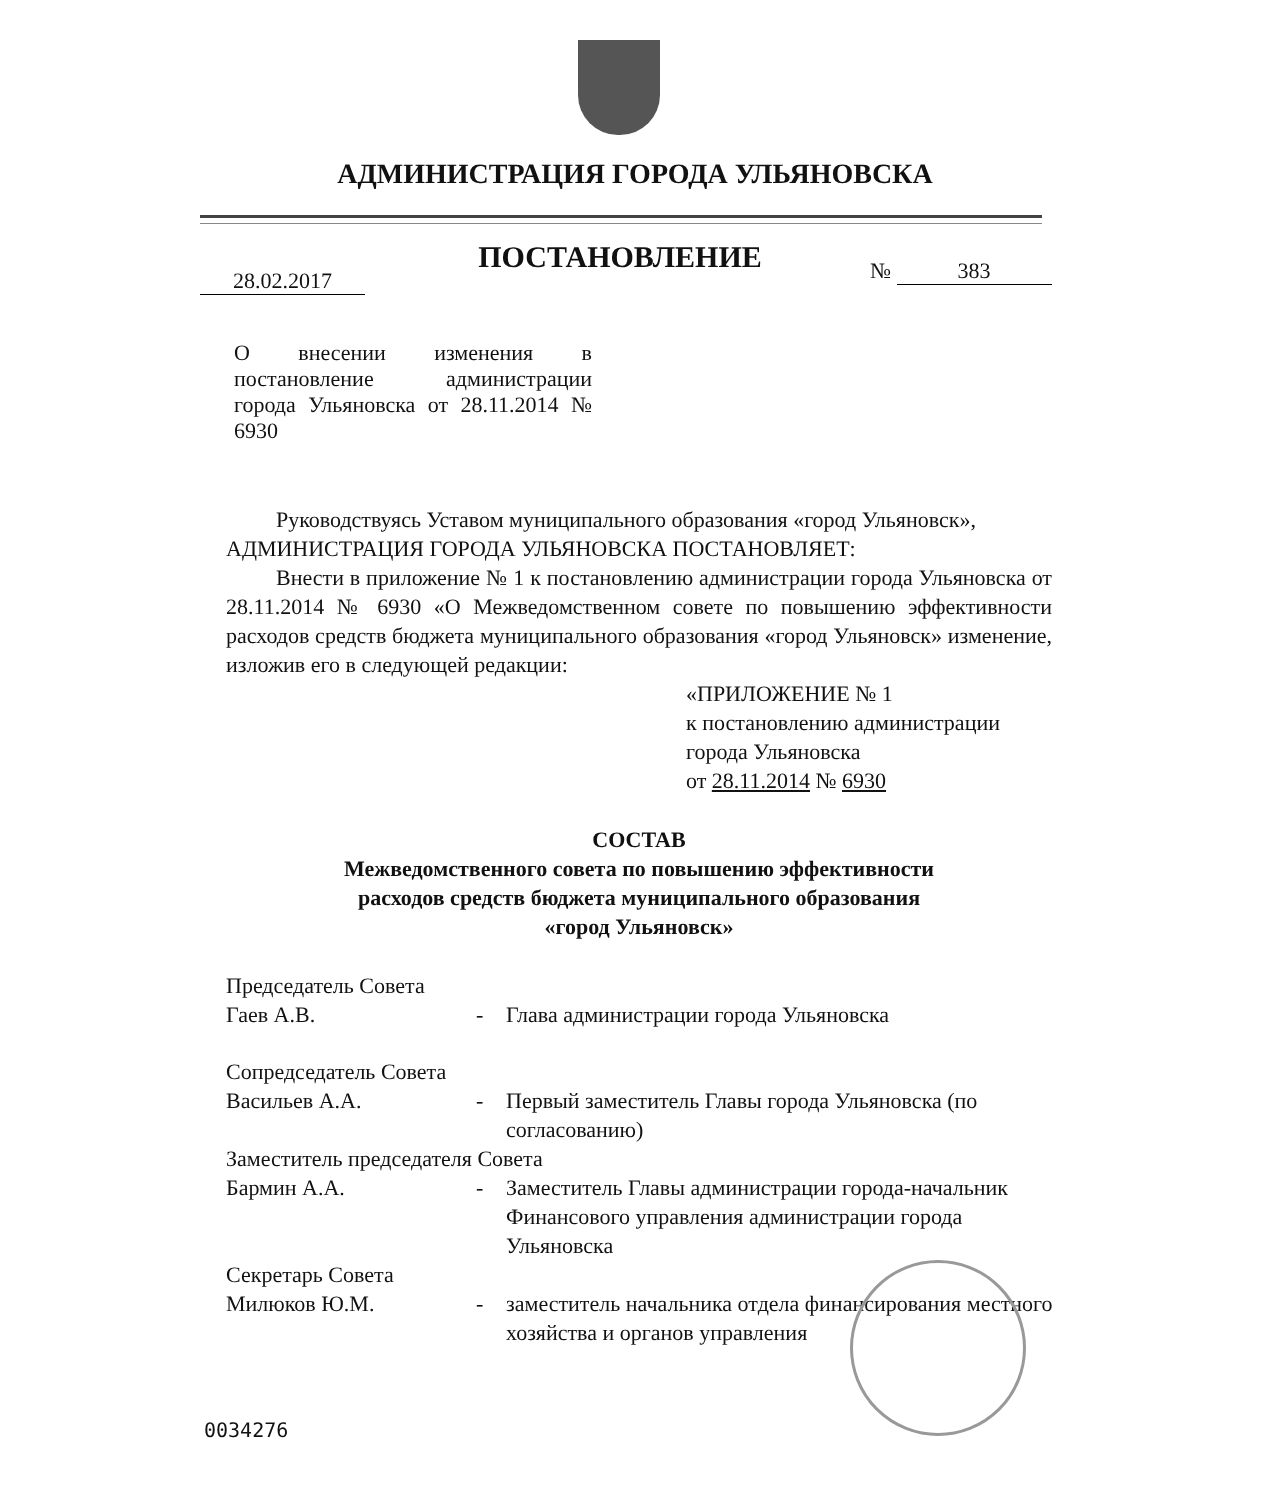АДМИНИСТРАЦИЯ ГОРОДА УЛЬЯНОВСКА
ПОСТАНОВЛЕНИЕ
28.02.2017 № 383
О внесении изменения в постановление администрации города Ульяновска от 28.11.2014 № 6930
Руководствуясь Уставом муниципального образования «город Ульяновск»,
АДМИНИСТРАЦИЯ ГОРОДА УЛЬЯНОВСКА ПОСТАНОВЛЯЕТ:
Внести в приложение № 1 к постановлению администрации города Ульяновска от 28.11.2014 № 6930 «О Межведомственном совете по повышению эффективности расходов средств бюджета муниципального образования «город Ульяновск» изменение, изложив его в следующей редакции:
«ПРИЛОЖЕНИЕ № 1
к постановлению администрации
города Ульяновска
от 28.11.2014 № 6930
СОСТАВ
Межведомственного совета по повышению эффективности
расходов средств бюджета муниципального образования
«город Ульяновск»
| Председатель Совета | | |
| Гаев А.В. | - | Глава администрации города Ульяновска |
| Сопредседатель Совета | | |
| Васильев А.А. | - | Первый заместитель Главы города Ульяновска (по согласованию) |
| Заместитель председателя Совета | | |
| Бармин А.А. | - | Заместитель Главы администрации города-начальник Финансового управления администрации города Ульяновска |
| Секретарь Совета | | |
| Милюков Ю.М. | - | заместитель начальника отдела финансирования местного хозяйства и органов управления |
0034276